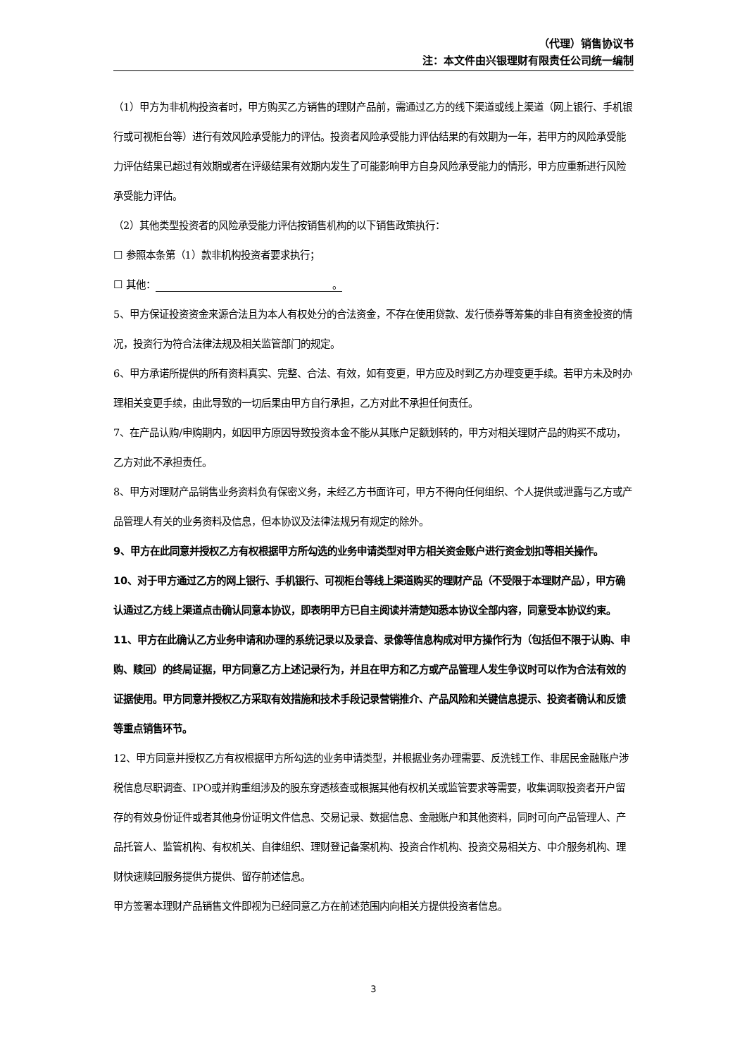（代理）销售协议书
注：本文件由兴银理财有限责任公司统一编制
（1）甲方为非机构投资者时，甲方购买乙方销售的理财产品前，需通过乙方的线下渠道或线上渠道（网上银行、手机银行或可视柜台等）进行有效风险承受能力的评估。投资者风险承受能力评估结果的有效期为一年，若甲方的风险承受能力评估结果已超过有效期或者在评级结果有效期内发生了可能影响甲方自身风险承受能力的情形，甲方应重新进行风险承受能力评估。
（2）其他类型投资者的风险承受能力评估按销售机构的以下销售政策执行：
☐ 参照本条第（1）款非机构投资者要求执行；
☐ 其他： 。
5、甲方保证投资资金来源合法且为本人有权处分的合法资金，不存在使用贷款、发行债券等筹集的非自有资金投资的情况，投资行为符合法律法规及相关监管部门的规定。
6、甲方承诺所提供的所有资料真实、完整、合法、有效，如有变更，甲方应及时到乙方办理变更手续。若甲方未及时办理相关变更手续，由此导致的一切后果由甲方自行承担，乙方对此不承担任何责任。
7、在产品认购/申购期内，如因甲方原因导致投资本金不能从其账户足额划转的，甲方对相关理财产品的购买不成功，乙方对此不承担责任。
8、甲方对理财产品销售业务资料负有保密义务，未经乙方书面许可，甲方不得向任何组织、个人提供或泄露与乙方或产品管理人有关的业务资料及信息，但本协议及法律法规另有规定的除外。
9、甲方在此同意并授权乙方有权根据甲方所勾选的业务申请类型对甲方相关资金账户进行资金划扣等相关操作。
10、对于甲方通过乙方的网上银行、手机银行、可视柜台等线上渠道购买的理财产品（不受限于本理财产品），甲方确认通过乙方线上渠道点击确认同意本协议，即表明甲方已自主阅读并清楚知悉本协议全部内容，同意受本协议约束。
11、甲方在此确认乙方业务申请和办理的系统记录以及录音、录像等信息构成对甲方操作行为（包括但不限于认购、申购、赎回）的终局证据，甲方同意乙方上述记录行为，并且在甲方和乙方或产品管理人发生争议时可以作为合法有效的证据使用。甲方同意并授权乙方采取有效措施和技术手段记录营销推介、产品风险和关键信息提示、投资者确认和反馈等重点销售环节。
12、甲方同意并授权乙方有权根据甲方所勾选的业务申请类型，并根据业务办理需要、反洗钱工作、非居民金融账户涉税信息尽职调查、IPO或并购重组涉及的股东穿透核查或根据其他有权机关或监管要求等需要，收集调取投资者开户留存的有效身份证件或者其他身份证明文件信息、交易记录、数据信息、金融账户和其他资料，同时可向产品管理人、产品托管人、监管机构、有权机关、自律组织、理财登记备案机构、投资合作机构、投资交易相关方、中介服务机构、理财快速赎回服务提供方提供、留存前述信息。
甲方签署本理财产品销售文件即视为已经同意乙方在前述范围内向相关方提供投资者信息。
3